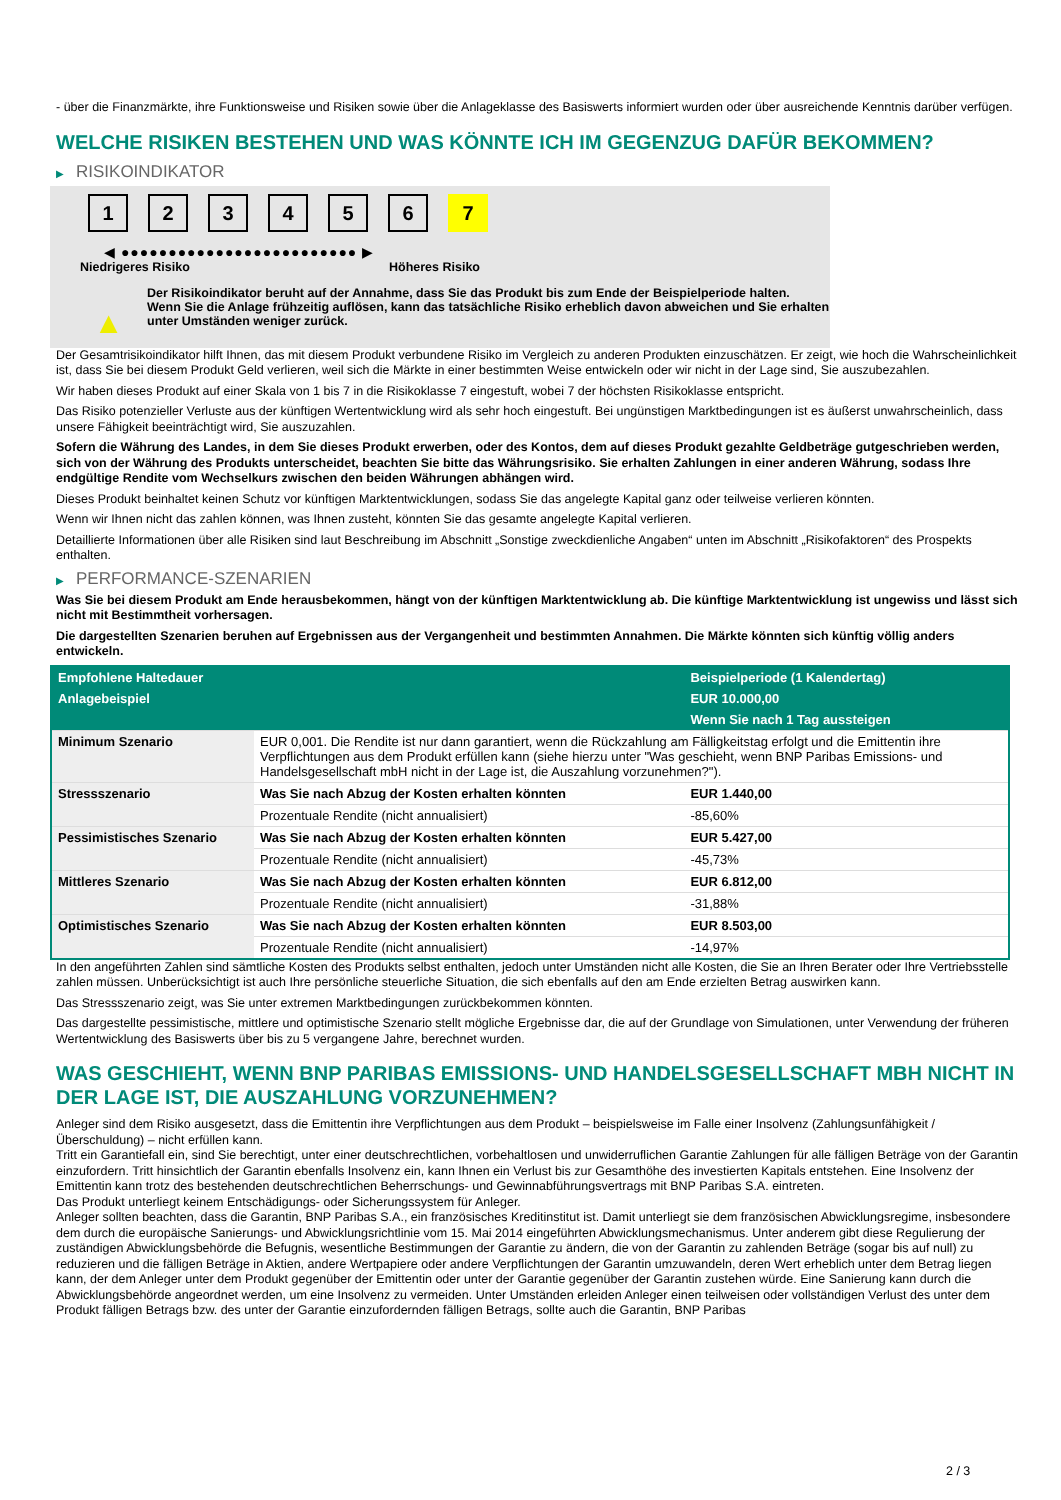- über die Finanzmärkte, ihre Funktionsweise und Risiken sowie über die Anlageklasse des Basiswerts informiert wurden oder über ausreichende Kenntnis darüber verfügen.
WELCHE RISIKEN BESTEHEN UND WAS KÖNNTE ICH IM GEGENZUG DAFÜR BEKOMMEN?
▶ RISIKOINDIKATOR
1 2 3 4 5 6 7
◀ ●●●●●●●●●●●●●●●●●●●●●●●●● ▶
Niedrigeres Risiko Höheres Risiko
▲
Der Risikoindikator beruht auf der Annahme, dass Sie das Produkt bis zum Ende der Beispielperiode halten.
Wenn Sie die Anlage frühzeitig auflösen, kann das tatsächliche Risiko erheblich davon abweichen und Sie erhalten unter Umständen weniger zurück.
Der Gesamtrisikoindikator hilft Ihnen, das mit diesem Produkt verbundene Risiko im Vergleich zu anderen Produkten einzuschätzen. Er zeigt, wie hoch die Wahrscheinlichkeit ist, dass Sie bei diesem Produkt Geld verlieren, weil sich die Märkte in einer bestimmten Weise entwickeln oder wir nicht in der Lage sind, Sie auszubezahlen.
Wir haben dieses Produkt auf einer Skala von 1 bis 7 in die Risikoklasse 7 eingestuft, wobei 7 der höchsten Risikoklasse entspricht.
Das Risiko potenzieller Verluste aus der künftigen Wertentwicklung wird als sehr hoch eingestuft. Bei ungünstigen Marktbedingungen ist es äußerst unwahrscheinlich, dass unsere Fähigkeit beeinträchtigt wird, Sie auszuzahlen.
Sofern die Währung des Landes, in dem Sie dieses Produkt erwerben, oder des Kontos, dem auf dieses Produkt gezahlte Geldbeträge gutgeschrieben werden, sich von der Währung des Produkts unterscheidet, beachten Sie bitte das Währungsrisiko. Sie erhalten Zahlungen in einer anderen Währung, sodass Ihre endgültige Rendite vom Wechselkurs zwischen den beiden Währungen abhängen wird.
Dieses Produkt beinhaltet keinen Schutz vor künftigen Marktentwicklungen, sodass Sie das angelegte Kapital ganz oder teilweise verlieren könnten.
Wenn wir Ihnen nicht das zahlen können, was Ihnen zusteht, könnten Sie das gesamte angelegte Kapital verlieren.
Detaillierte Informationen über alle Risiken sind laut Beschreibung im Abschnitt „Sonstige zweckdienliche Angaben“ unten im Abschnitt „Risikofaktoren“ des Prospekts enthalten.
▶ PERFORMANCE-SZENARIEN
Was Sie bei diesem Produkt am Ende herausbekommen, hängt von der künftigen Marktentwicklung ab. Die künftige Marktentwicklung ist ungewiss und lässt sich nicht mit Bestimmtheit vorhersagen.
Die dargestellten Szenarien beruhen auf Ergebnissen aus der Vergangenheit und bestimmten Annahmen. Die Märkte könnten sich künftig völlig anders entwickeln.
| Empfohlene Haltedauer | | Beispielperiode (1 Kalendertag) |
| --- | --- | --- |
| Anlagebeispiel | | EUR 10.000,00 |
| | | Wenn Sie nach 1 Tag aussteigen |
| Minimum Szenario | EUR 0,001. Die Rendite ist nur dann garantiert, wenn die Rückzahlung am Fälligkeitstag erfolgt und die Emittentin ihre Verpflichtungen aus dem Produkt erfüllen kann (siehe hierzu unter "Was geschieht, wenn BNP Paribas Emissions- und Handelsgesellschaft mbH nicht in der Lage ist, die Auszahlung vorzunehmen?"). | |
| Stressszenario | Was Sie nach Abzug der Kosten erhalten könnten | EUR 1.440,00 |
| | Prozentuale Rendite (nicht annualisiert) | -85,60% |
| Pessimistisches Szenario | Was Sie nach Abzug der Kosten erhalten könnten | EUR 5.427,00 |
| | Prozentuale Rendite (nicht annualisiert) | -45,73% |
| Mittleres Szenario | Was Sie nach Abzug der Kosten erhalten könnten | EUR 6.812,00 |
| | Prozentuale Rendite (nicht annualisiert) | -31,88% |
| Optimistisches Szenario | Was Sie nach Abzug der Kosten erhalten könnten | EUR 8.503,00 |
| | Prozentuale Rendite (nicht annualisiert) | -14,97% |
In den angeführten Zahlen sind sämtliche Kosten des Produkts selbst enthalten, jedoch unter Umständen nicht alle Kosten, die Sie an Ihren Berater oder Ihre Vertriebsstelle zahlen müssen. Unberücksichtigt ist auch Ihre persönliche steuerliche Situation, die sich ebenfalls auf den am Ende erzielten Betrag auswirken kann.
Das Stressszenario zeigt, was Sie unter extremen Marktbedingungen zurückbekommen könnten.
Das dargestellte pessimistische, mittlere und optimistische Szenario stellt mögliche Ergebnisse dar, die auf der Grundlage von Simulationen, unter Verwendung der früheren Wertentwicklung des Basiswerts über bis zu 5 vergangene Jahre, berechnet wurden.
WAS GESCHIEHT, WENN BNP PARIBAS EMISSIONS- UND HANDELSGESELLSCHAFT MBH NICHT IN DER LAGE IST, DIE AUSZAHLUNG VORZUNEHMEN?
Anleger sind dem Risiko ausgesetzt, dass die Emittentin ihre Verpflichtungen aus dem Produkt – beispielsweise im Falle einer Insolvenz (Zahlungsunfähigkeit / Überschuldung) – nicht erfüllen kann.
Tritt ein Garantiefall ein, sind Sie berechtigt, unter einer deutschrechtlichen, vorbehaltlosen und unwiderruflichen Garantie Zahlungen für alle fälligen Beträge von der Garantin einzufordern. Tritt hinsichtlich der Garantin ebenfalls Insolvenz ein, kann Ihnen ein Verlust bis zur Gesamthöhe des investierten Kapitals entstehen. Eine Insolvenz der Emittentin kann trotz des bestehenden deutschrechtlichen Beherrschungs- und Gewinnabführungsvertrags mit BNP Paribas S.A. eintreten.
Das Produkt unterliegt keinem Entschädigungs- oder Sicherungssystem für Anleger.
Anleger sollten beachten, dass die Garantin, BNP Paribas S.A., ein französisches Kreditinstitut ist. Damit unterliegt sie dem französischen Abwicklungsregime, insbesondere dem durch die europäische Sanierungs- und Abwicklungsrichtlinie vom 15. Mai 2014 eingeführten Abwicklungsmechanismus. Unter anderem gibt diese Regulierung der zuständigen Abwicklungsbehörde die Befugnis, wesentliche Bestimmungen der Garantie zu ändern, die von der Garantin zu zahlenden Beträge (sogar bis auf null) zu reduzieren und die fälligen Beträge in Aktien, andere Wertpapiere oder andere Verpflichtungen der Garantin umzuwandeln, deren Wert erheblich unter dem Betrag liegen kann, der dem Anleger unter dem Produkt gegenüber der Emittentin oder unter der Garantie gegenüber der Garantin zustehen würde. Eine Sanierung kann durch die Abwicklungsbehörde angeordnet werden, um eine Insolvenz zu vermeiden. Unter Umständen erleiden Anleger einen teilweisen oder vollständigen Verlust des unter dem Produkt fälligen Betrags bzw. des unter der Garantie einzufordernden fälligen Betrags, sollte auch die Garantin, BNP Paribas
2 / 3